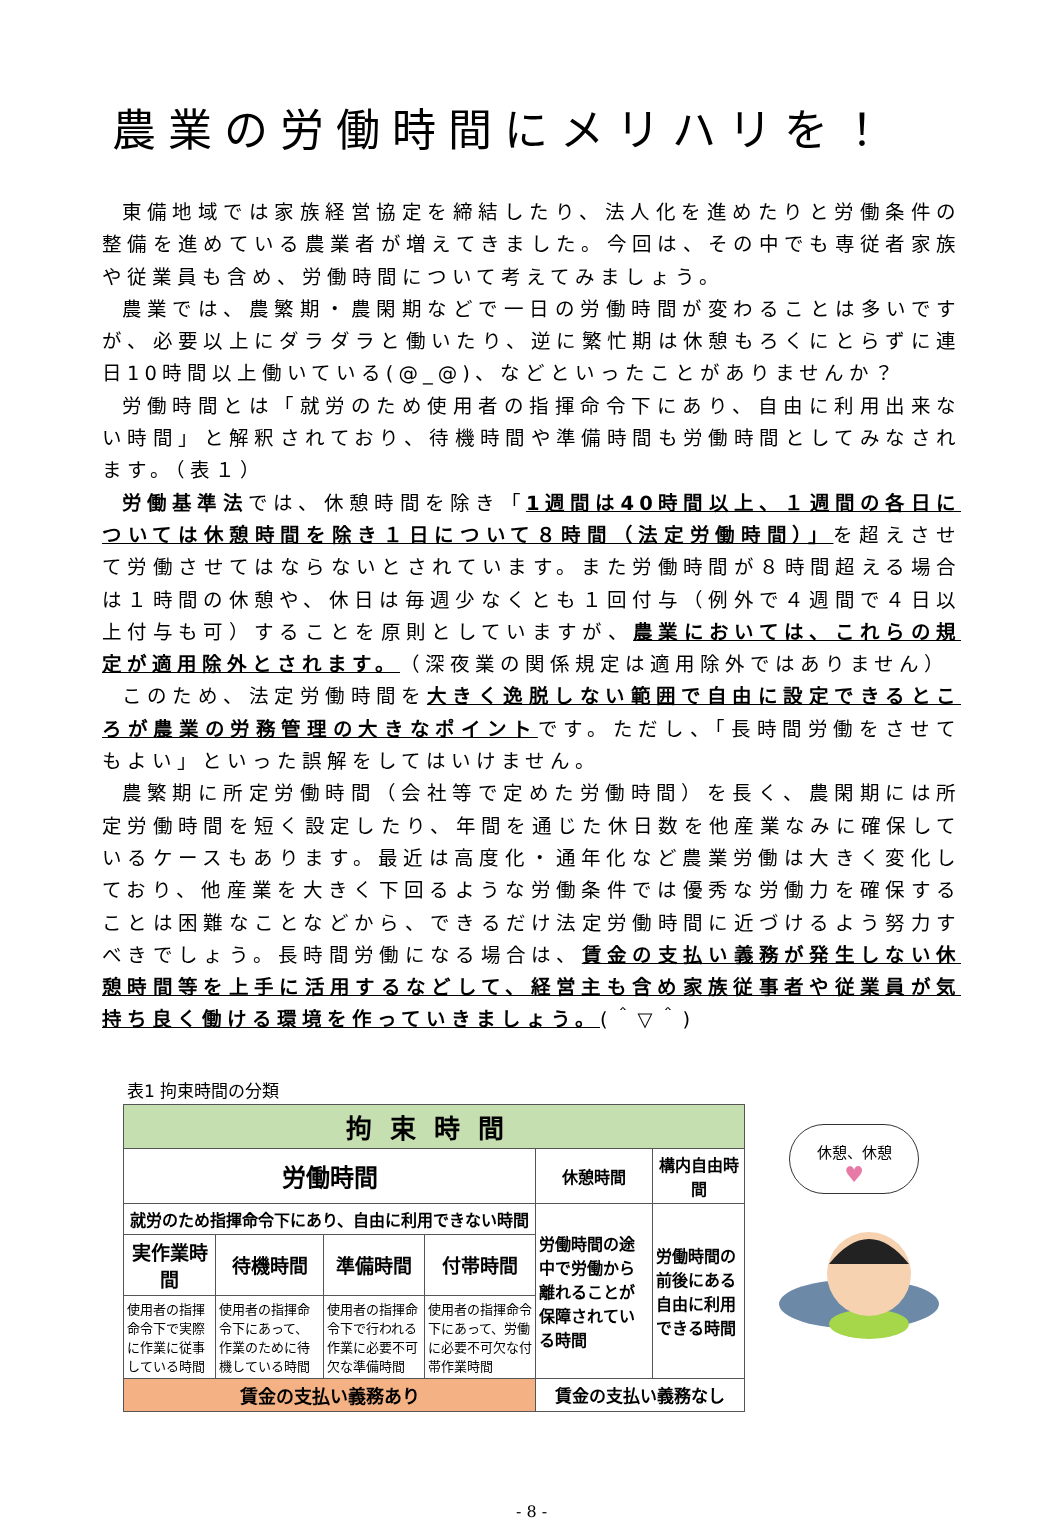農業の労働時間にメリハリを！
東備地域では家族経営協定を締結したり、法人化を進めたりと労働条件の整備を進めている農業者が増えてきました。今回は、その中でも専従者家族や従業員も含め、労働時間について考えてみましょう。
農業では、農繁期・農閑期などで一日の労働時間が変わることは多いですが、必要以上にダラダラと働いたり、逆に繁忙期は休憩もろくにとらずに連日10時間以上働いている(@_@)、などといったことがありませんか？
労働時間とは「就労のため使用者の指揮命令下にあり、自由に利用出来ない時間」と解釈されており、待機時間や準備時間も労働時間としてみなされます。（表１）
労働基準法では、休憩時間を除き「1週間は40時間以上、１週間の各日については休憩時間を除き１日について８時間（法定労働時間）」を超えさせて労働させてはならないとされています。また労働時間が８時間超える場合は１時間の休憩や、休日は毎週少なくとも１回付与（例外で４週間で４日以上付与も可）することを原則としていますが、農業においては、これらの規定が適用除外とされます。（深夜業の関係規定は適用除外ではありません）
このため、法定労働時間を大きく逸脱しない範囲で自由に設定できるところが農業の労務管理の大きなポイントです。ただし、「長時間労働をさせてもよい」といった誤解をしてはいけません。
農繁期に所定労働時間（会社等で定めた労働時間）を長く、農閑期には所定労働時間を短く設定したり、年間を通じた休日数を他産業なみに確保しているケースもあります。最近は高度化・通年化など農業労働は大きく変化しており、他産業を大きく下回るような労働条件では優秀な労働力を確保することは困難なことなどから、できるだけ法定労働時間に近づけるよう努力すべきでしょう。長時間労働になる場合は、賃金の支払い義務が発生しない休憩時間等を上手に活用するなどして、経営主も含め家族従事者や従業員が気持ち良く働ける環境を作っていきましょう。(＾▽＾)
表1 拘束時間の分類
| 拘束時間 | | | | | |
| 労働時間 | | | | 休憩時間 | 構内自由時間 |
| 就労のため指揮命令下にあり、自由に利用できない時間 | | | | 労働時間の途中で労働から離れることが保障されている時間 | 労働時間の前後にある自由に利用できる時間 |
| 実作業時間 | 待機時間 | 準備時間 | 付帯時間 | | |
| 使用者の指揮命令下で実際に作業に従事している時間 | 使用者の指揮命令下にあって、作業のために待機している時間 | 使用者の指揮命令下で行われる作業に必要不可欠な準備時間 | 使用者の指揮命令下にあって、労働に必要不可欠な付帯作業時間 | | |
| 賃金の支払い義務あり | | | | 賃金の支払い義務なし | |
休憩、休憩
♥
- 8 -